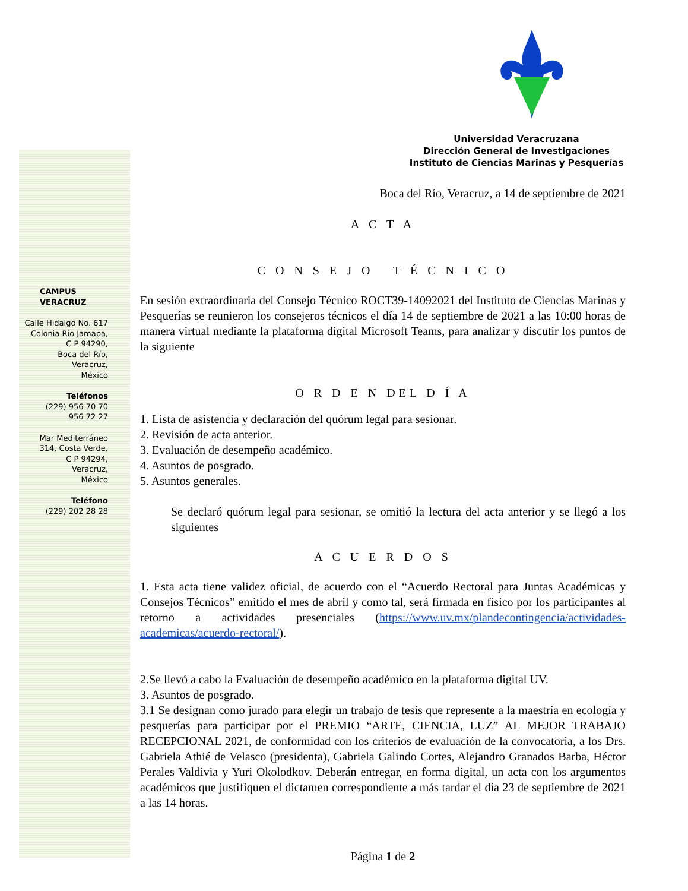CAMPUS
VERACRUZ
Calle Hidalgo No. 617
Colonia Río Jamapa,
C P 94290,
Boca del Río,
Veracruz,
México
Teléfonos
(229) 956 70 70
956 72 27
Mar Mediterráneo
314, Costa Verde,
C P 94294,
Veracruz,
México
Teléfono
(229) 202 28 28
Universidad Veracruzana
Dirección General de Investigaciones
Instituto de Ciencias Marinas y Pesquerías
Boca del Río, Veracruz, a 14 de septiembre de 2021
A C T A
C O N S E J O T É C N I C O
En sesión extraordinaria del Consejo Técnico ROCT39-14092021 del Instituto de Ciencias Marinas y Pesquerías se reunieron los consejeros técnicos el día 14 de septiembre de 2021 a las 10:00 horas de manera virtual mediante la plataforma digital Microsoft Teams, para analizar y discutir los puntos de la siguiente
O R D E N DEL D Í A
1. Lista de asistencia y declaración del quórum legal para sesionar.
2. Revisión de acta anterior.
3. Evaluación de desempeño académico.
4. Asuntos de posgrado.
5. Asuntos generales.
Se declaró quórum legal para sesionar, se omitió la lectura del acta anterior y se llegó a los siguientes
A C U E R D O S
1. Esta acta tiene validez oficial, de acuerdo con el “Acuerdo Rectoral para Juntas Académicas y Consejos Técnicos” emitido el mes de abril y como tal, será firmada en físico por los participantes al retorno a actividades presenciales (https://www.uv.mx/plandecontingencia/actividades-academicas/acuerdo-rectoral/).
2.Se llevó a cabo la Evaluación de desempeño académico en la plataforma digital UV.
3. Asuntos de posgrado.
3.1 Se designan como jurado para elegir un trabajo de tesis que represente a la maestría en ecología y pesquerías para participar por el PREMIO “ARTE, CIENCIA, LUZ” AL MEJOR TRABAJO RECEPCIONAL 2021, de conformidad con los criterios de evaluación de la convocatoria, a los Drs. Gabriela Athié de Velasco (presidenta), Gabriela Galindo Cortes, Alejandro Granados Barba, Héctor Perales Valdivia y Yuri Okolodkov. Deberán entregar, en forma digital, un acta con los argumentos académicos que justifiquen el dictamen correspondiente a más tardar el día 23 de septiembre de 2021 a las 14 horas.
Página 1 de 2